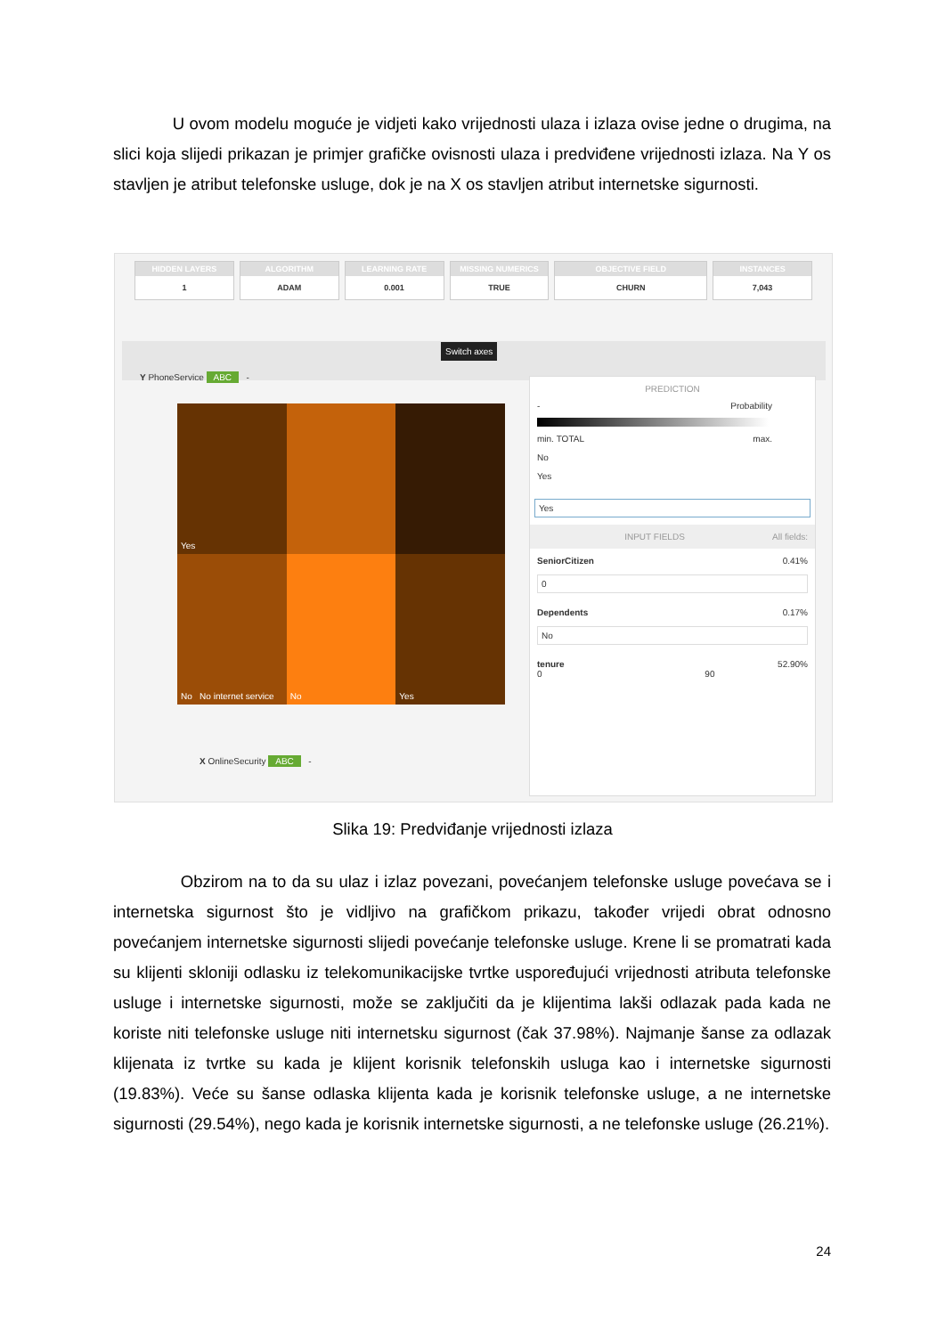U ovom modelu moguće je vidjeti kako vrijednosti ulaza i izlaza ovise jedne o drugima, na slici koja slijedi prikazan je primjer grafičke ovisnosti ulaza i predviđene vrijednosti izlaza. Na Y os stavljen je atribut telefonske usluge, dok je na X os stavljen atribut internetske sigurnosti.
HIDDEN LAYERS
1
ALGORITHM
ADAM
LEARNING RATE
0.001
MISSING NUMERICS
TRUE
OBJECTIVE FIELD
CHURN
INSTANCES
7,043
Switch axes
Y PhoneService ABC -
Yes
No No internet service
No
Yes
X OnlineSecurity ABC -
PREDICTION
- Probability
min. max. TOTAL
No
Yes
Yes
INPUT FIELDS All fields:
SeniorCitizen 0.41%
0
Dependents 0.17%
No
tenure 52.90%
0 90
Slika 19: Predviđanje vrijednosti izlaza
Obzirom na to da su ulaz i izlaz povezani, povećanjem telefonske usluge povećava se i internetska sigurnost što je vidljivo na grafičkom prikazu, također vrijedi obrat odnosno povećanjem internetske sigurnosti slijedi povećanje telefonske usluge. Krene li se promatrati kada su klijenti skloniji odlasku iz telekomunikacijske tvrtke uspoređujući vrijednosti atributa telefonske usluge i internetske sigurnosti, može se zaključiti da je klijentima lakši odlazak pada kada ne koriste niti telefonske usluge niti internetsku sigurnost (čak 37.98%). Najmanje šanse za odlazak klijenata iz tvrtke su kada je klijent korisnik telefonskih usluga kao i internetske sigurnosti (19.83%). Veće su šanse odlaska klijenta kada je korisnik telefonske usluge, a ne internetske sigurnosti (29.54%), nego kada je korisnik internetske sigurnosti, a ne telefonske usluge (26.21%).
24